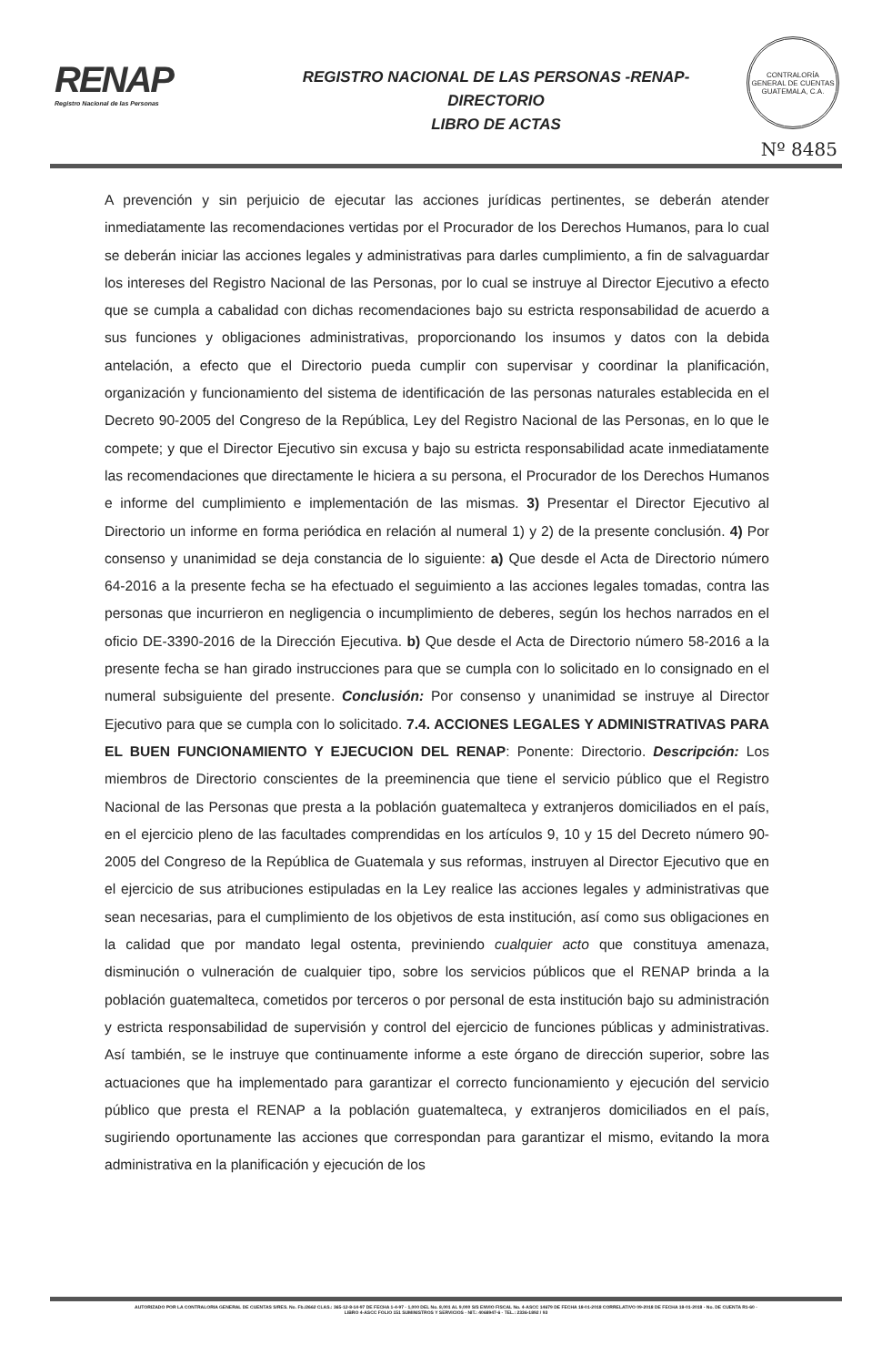RENAP
Registro Nacional de las Personas
REGISTRO NACIONAL DE LAS PERSONAS -RENAP-
DIRECTORIO
LIBRO DE ACTAS
CONTRALORÍA GENERAL DE CUENTAS GUATEMALA, C.A.
Nº 8485
A prevención y sin perjuicio de ejecutar las acciones jurídicas pertinentes, se deberán atender inmediatamente las recomendaciones vertidas por el Procurador de los Derechos Humanos, para lo cual se deberán iniciar las acciones legales y administrativas para darles cumplimiento, a fin de salvaguardar los intereses del Registro Nacional de las Personas, por lo cual se instruye al Director Ejecutivo a efecto que se cumpla a cabalidad con dichas recomendaciones bajo su estricta responsabilidad de acuerdo a sus funciones y obligaciones administrativas, proporcionando los insumos y datos con la debida antelación, a efecto que el Directorio pueda cumplir con supervisar y coordinar la planificación, organización y funcionamiento del sistema de identificación de las personas naturales establecida en el Decreto 90-2005 del Congreso de la República, Ley del Registro Nacional de las Personas, en lo que le compete; y que el Director Ejecutivo sin excusa y bajo su estricta responsabilidad acate inmediatamente las recomendaciones que directamente le hiciera a su persona, el Procurador de los Derechos Humanos e informe del cumplimiento e implementación de las mismas. 3) Presentar el Director Ejecutivo al Directorio un informe en forma periódica en relación al numeral 1) y 2) de la presente conclusión. 4) Por consenso y unanimidad se deja constancia de lo siguiente: a) Que desde el Acta de Directorio número 64-2016 a la presente fecha se ha efectuado el seguimiento a las acciones legales tomadas, contra las personas que incurrieron en negligencia o incumplimiento de deberes, según los hechos narrados en el oficio DE-3390-2016 de la Dirección Ejecutiva. b) Que desde el Acta de Directorio número 58-2016 a la presente fecha se han girado instrucciones para que se cumpla con lo solicitado en lo consignado en el numeral subsiguiente del presente. Conclusión: Por consenso y unanimidad se instruye al Director Ejecutivo para que se cumpla con lo solicitado. 7.4. ACCIONES LEGALES Y ADMINISTRATIVAS PARA EL BUEN FUNCIONAMIENTO Y EJECUCION DEL RENAP: Ponente: Directorio. Descripción: Los miembros de Directorio conscientes de la preeminencia que tiene el servicio público que el Registro Nacional de las Personas que presta a la población guatemalteca y extranjeros domiciliados en el país, en el ejercicio pleno de las facultades comprendidas en los artículos 9, 10 y 15 del Decreto número 90-2005 del Congreso de la República de Guatemala y sus reformas, instruyen al Director Ejecutivo que en el ejercicio de sus atribuciones estipuladas en la Ley realice las acciones legales y administrativas que sean necesarias, para el cumplimiento de los objetivos de esta institución, así como sus obligaciones en la calidad que por mandato legal ostenta, previniendo cualquier acto que constituya amenaza, disminución o vulneración de cualquier tipo, sobre los servicios públicos que el RENAP brinda a la población guatemalteca, cometidos por terceros o por personal de esta institución bajo su administración y estricta responsabilidad de supervisión y control del ejercicio de funciones públicas y administrativas. Así también, se le instruye que continuamente informe a este órgano de dirección superior, sobre las actuaciones que ha implementado para garantizar el correcto funcionamiento y ejecución del servicio público que presta el RENAP a la población guatemalteca, y extranjeros domiciliados en el país, sugiriendo oportunamente las acciones que correspondan para garantizar el mismo, evitando la mora administrativa en la planificación y ejecución de los
AUTORIZADO POR LA CONTRALORIA GENERAL DE CUENTAS S/RES. No. Fb./2662 CLAS.: 365-12-8-14-97 DE FECHA 1-4-97 - 1,000 DEL No. 8,001 AL 9,000 S/S ENVIO FISCAL No. 4-ASCC 14679 DE FECHA 18-01-2018 CORRELATIVO 09-2018 DE FECHA 18-01-2018 - No. DE CUENTA R1-60 -
LIBRO 4-ASCC FOLIO 151 SUMINISTROS Y SERVICIOS - NIT.: 4068947-6 - TEL.: 2336-1892 / 93